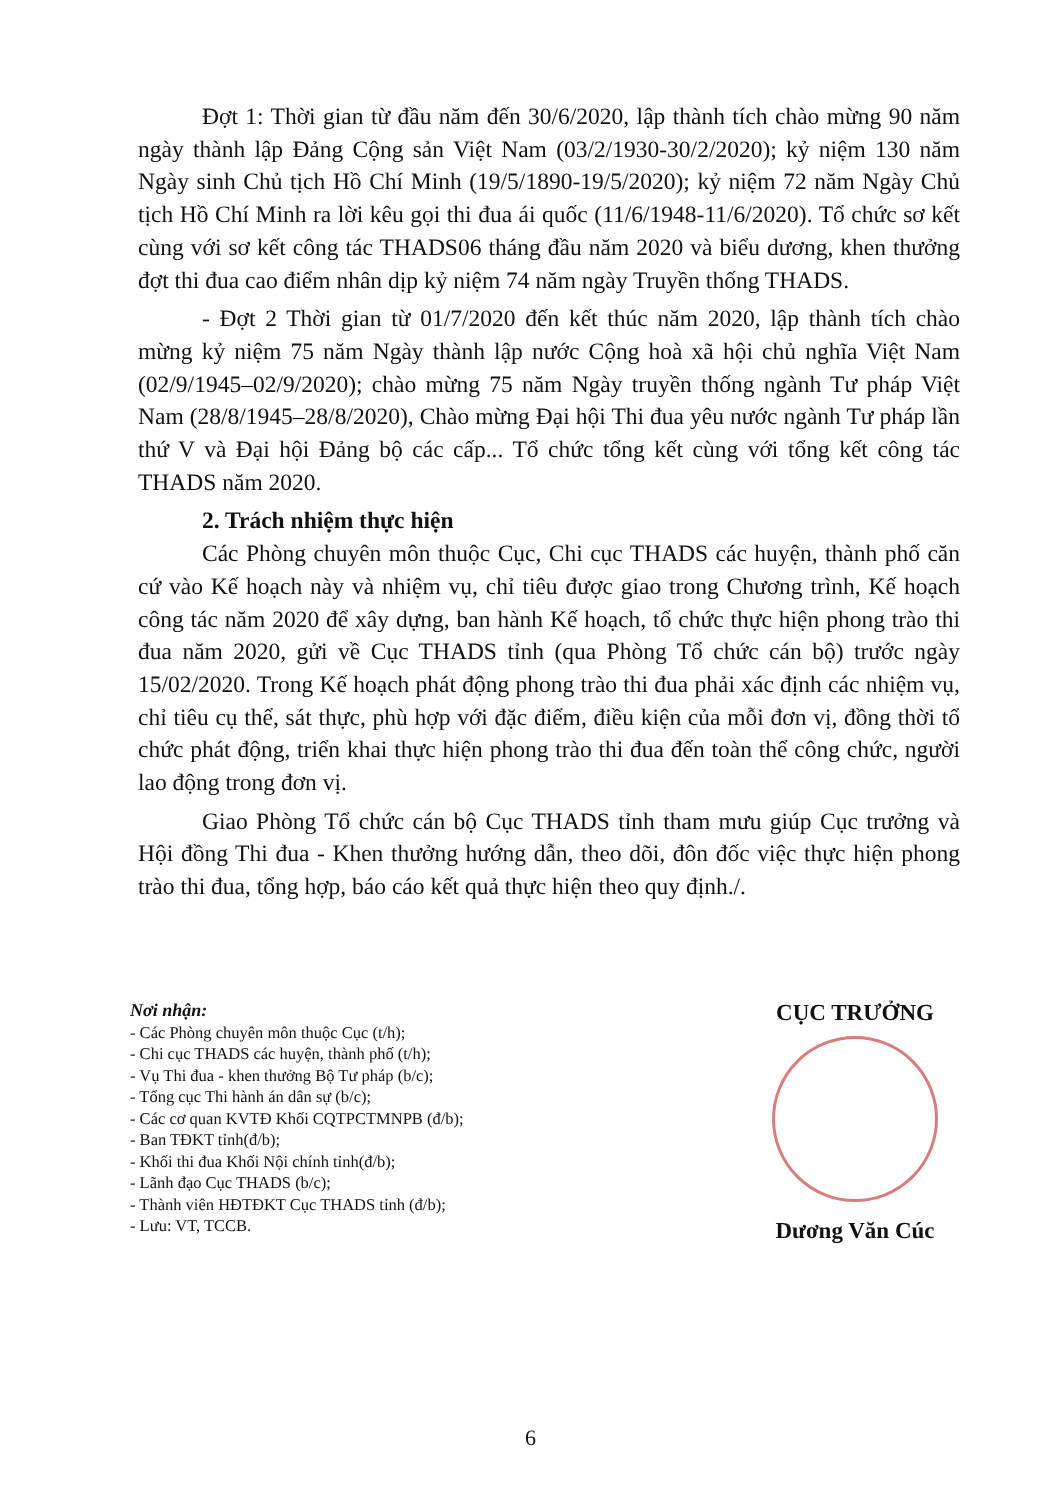Đợt 1: Thời gian từ đầu năm đến 30/6/2020, lập thành tích chào mừng 90 năm ngày thành lập Đảng Cộng sản Việt Nam (03/2/1930-30/2/2020); kỷ niệm 130 năm Ngày sinh Chủ tịch Hồ Chí Minh (19/5/1890-19/5/2020); kỷ niệm 72 năm Ngày Chủ tịch Hồ Chí Minh ra lời kêu gọi thi đua ái quốc (11/6/1948-11/6/2020). Tổ chức sơ kết cùng với sơ kết công tác THADS06 tháng đầu năm 2020 và biểu dương, khen thưởng đợt thi đua cao điểm nhân dịp kỷ niệm 74 năm ngày Truyền thống THADS.
- Đợt 2 Thời gian từ 01/7/2020 đến kết thúc năm 2020, lập thành tích chào mừng kỷ niệm 75 năm Ngày thành lập nước Cộng hoà xã hội chủ nghĩa Việt Nam (02/9/1945–02/9/2020); chào mừng 75 năm Ngày truyền thống ngành Tư pháp Việt Nam (28/8/1945–28/8/2020), Chào mừng Đại hội Thi đua yêu nước ngành Tư pháp lần thứ V và Đại hội Đảng bộ các cấp... Tổ chức tổng kết cùng với tổng kết công tác THADS năm 2020.
2. Trách nhiệm thực hiện
Các Phòng chuyên môn thuộc Cục, Chi cục THADS các huyện, thành phố căn cứ vào Kế hoạch này và nhiệm vụ, chỉ tiêu được giao trong Chương trình, Kế hoạch công tác năm 2020 để xây dựng, ban hành Kế hoạch, tổ chức thực hiện phong trào thi đua năm 2020, gửi về Cục THADS tỉnh (qua Phòng Tổ chức cán bộ) trước ngày 15/02/2020. Trong Kế hoạch phát động phong trào thi đua phải xác định các nhiệm vụ, chỉ tiêu cụ thể, sát thực, phù hợp với đặc điểm, điều kiện của mỗi đơn vị, đồng thời tổ chức phát động, triển khai thực hiện phong trào thi đua đến toàn thể công chức, người lao động trong đơn vị.
Giao Phòng Tổ chức cán bộ Cục THADS tỉnh tham mưu giúp Cục trưởng và Hội đồng Thi đua - Khen thưởng hướng dẫn, theo dõi, đôn đốc việc thực hiện phong trào thi đua, tổng hợp, báo cáo kết quả thực hiện theo quy định./.
Nơi nhận:
- Các Phòng chuyên môn thuộc Cục (t/h);
- Chi cục THADS các huyện, thành phố (t/h);
- Vụ Thi đua - khen thưởng Bộ Tư pháp (b/c);
- Tổng cục Thi hành án dân sự (b/c);
- Các cơ quan KVTĐ Khối CQTPCTMNPB (đ/b);
- Ban TĐKT tỉnh(đ/b);
- Khối thi đua Khối Nội chính tỉnh(đ/b);
- Lãnh đạo Cục THADS (b/c);
- Thành viên HĐTĐKT Cục THADS tỉnh (đ/b);
- Lưu: VT, TCCB.
CỤC TRƯỞNG
Dương Văn Cúc
6